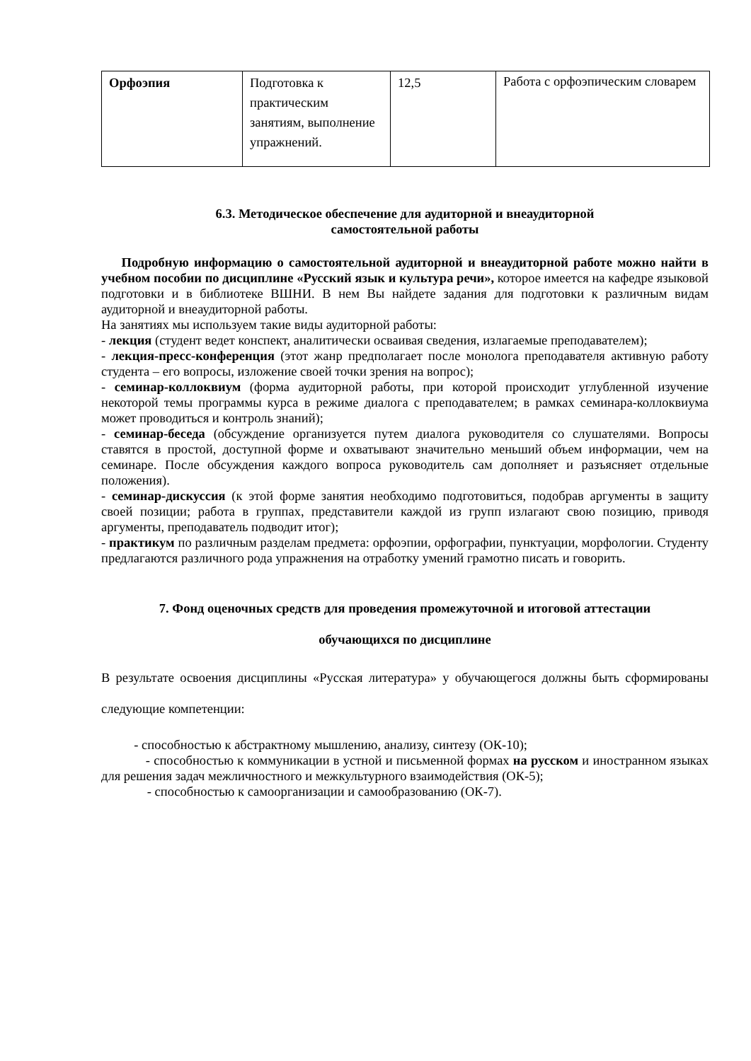| Орфоэпия | Подготовка к практическим занятиям, выполнение упражнений. | 12,5 | Работа с орфоэпическим словарем |
6.3. Методическое обеспечение для аудиторной и внеаудиторной
самостоятельной работы
Подробную информацию о самостоятельной аудиторной и внеаудиторной работе можно найти в учебном пособии по дисциплине «Русский язык и культура речи», которое имеется на кафедре языковой подготовки и в библиотеке ВШНИ. В нем Вы найдете задания для подготовки к различным видам аудиторной и внеаудиторной работы.
На занятиях мы используем такие виды аудиторной работы:
- лекция (студент ведет конспект, аналитически осваивая сведения, излагаемые преподавателем);
- лекция-пресс-конференция (этот жанр предполагает после монолога преподавателя активную работу студента – его вопросы, изложение своей точки зрения на вопрос);
- семинар-коллоквиум (форма аудиторной работы, при которой происходит углубленной изучение некоторой темы программы курса в режиме диалога с преподавателем; в рамках семинара-коллоквиума может проводиться и контроль знаний);
- семинар-беседа (обсуждение организуется путем диалога руководителя со слушателями. Вопросы ставятся в простой, доступной форме и охватывают значительно меньший объем информации, чем на семинаре. После обсуждения каждого вопроса руководитель сам дополняет и разъясняет отдельные положения).
- семинар-дискуссия (к этой форме занятия необходимо подготовиться, подобрав аргументы в защиту своей позиции; работа в группах, представители каждой из групп излагают свою позицию, приводя аргументы, преподаватель подводит итог);
- практикум по различным разделам предмета: орфоэпии, орфографии, пунктуации, морфологии. Студенту предлагаются различного рода упражнения на отработку умений грамотно писать и говорить.
7. Фонд оценочных средств для проведения промежуточной и итоговой аттестации
обучающихся по дисциплине
В результате освоения дисциплины «Русская литература» у обучающегося должны быть сформированы следующие компетенции:
- способностью к абстрактному мышлению, анализу, синтезу (ОК-10);
- способностью к коммуникации в устной и письменной формах на русском и иностранном языках для решения задач межличностного и межкультурного взаимодействия (ОК-5);
- способностью к самоорганизации и самообразованию (ОК-7).